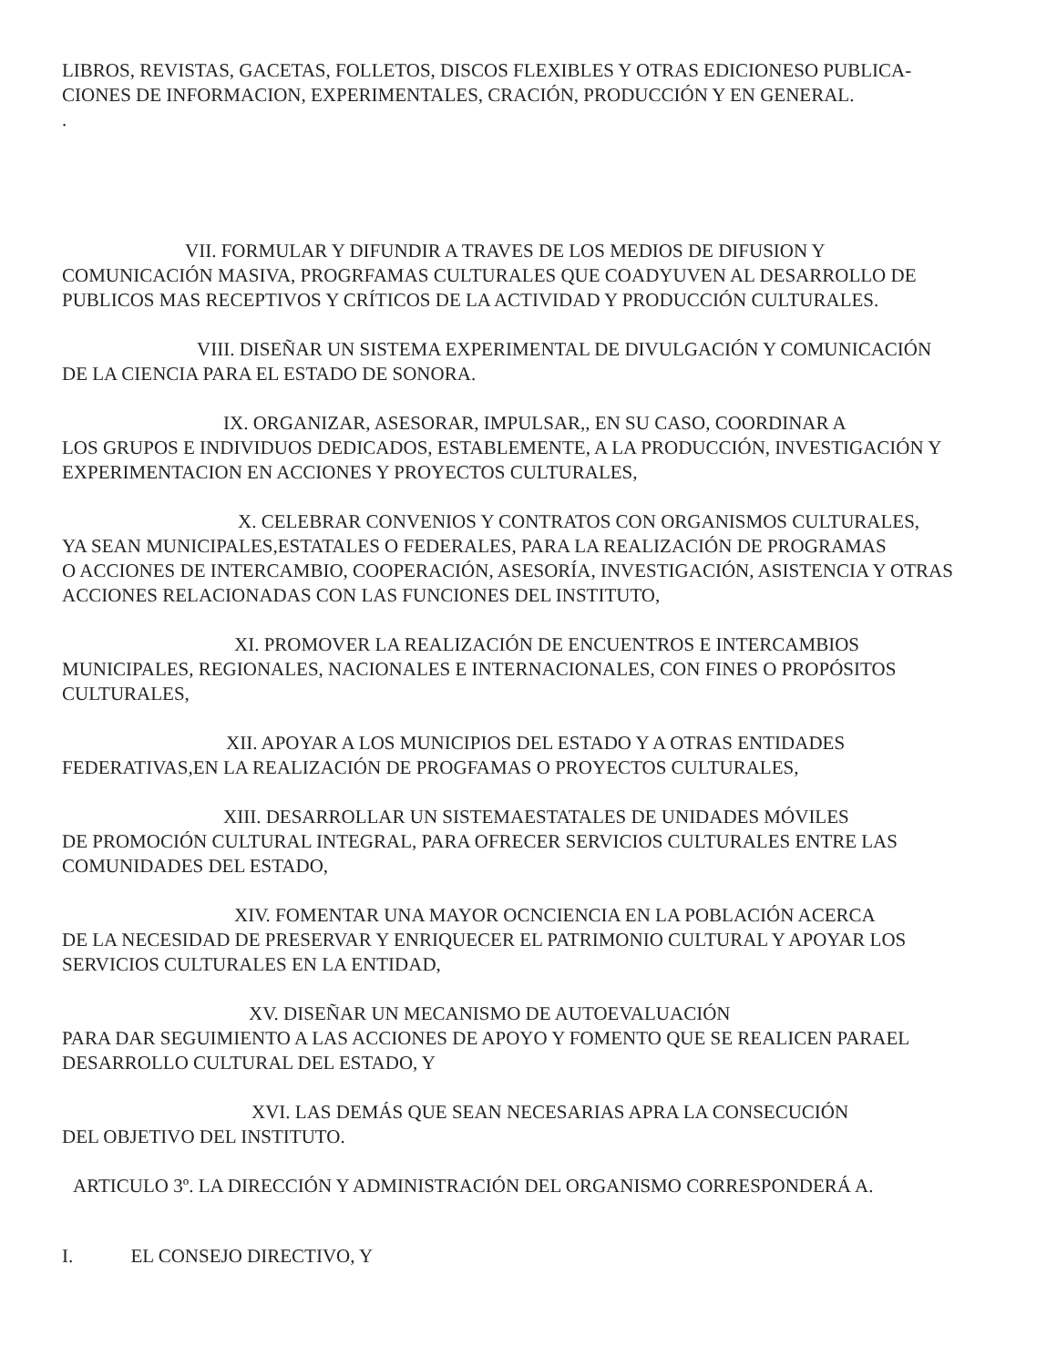LIBROS, REVISTAS, GACETAS, FOLLETOS, DISCOS FLEXIBLES Y OTRAS EDICIONESO PUBLICA-
CIONES DE INFORMACION, EXPERIMENTALES, CRACIÓN, PRODUCCIÓN Y EN GENERAL.
.
VII. FORMULAR Y DIFUNDIR A TRAVES DE LOS MEDIOS DE DIFUSION Y
COMUNICACIÓN MASIVA, PROGRFAMAS CULTURALES QUE COADYUVEN AL DESARROLLO DE PUBLICOS MAS RECEPTIVOS Y CRÍTICOS DE LA ACTIVIDAD Y PRODUCCIÓN CULTURALES.
VIII. DISEÑAR UN SISTEMA EXPERIMENTAL DE DIVULGACIÓN Y COMUNICACIÓN
DE LA CIENCIA PARA EL ESTADO DE SONORA.
IX. ORGANIZAR, ASESORAR, IMPULSAR,, EN SU CASO, COORDINAR A
LOS GRUPOS E INDIVIDUOS DEDICADOS, ESTABLEMENTE, A LA PRODUCCIÓN, INVESTIGACIÓN Y EXPERIMENTACION EN ACCIONES Y PROYECTOS CULTURALES,
X. CELEBRAR CONVENIOS Y CONTRATOS CON ORGANISMOS CULTURALES,
YA SEAN MUNICIPALES,ESTATALES O FEDERALES, PARA LA REALIZACIÓN DE PROGRAMAS
O ACCIONES DE INTERCAMBIO, COOPERACIÓN, ASESORÍA, INVESTIGACIÓN, ASISTENCIA Y OTRAS ACCIONES RELACIONADAS CON LAS FUNCIONES DEL INSTITUTO,
XI. PROMOVER LA REALIZACIÓN DE ENCUENTROS E INTERCAMBIOS
MUNICIPALES, REGIONALES, NACIONALES E INTERNACIONALES, CON FINES O PROPÓSITOS CULTURALES,
XII. APOYAR A LOS MUNICIPIOS DEL ESTADO Y A OTRAS ENTIDADES
FEDERATIVAS,EN LA REALIZACIÓN DE PROGFAMAS O PROYECTOS CULTURALES,
XIII. DESARROLLAR UN SISTEMAESTATALES DE UNIDADES MÓVILES
DE PROMOCIÓN CULTURAL INTEGRAL, PARA OFRECER SERVICIOS CULTURALES ENTRE LAS COMUNIDADES DEL ESTADO,
XIV. FOMENTAR UNA MAYOR OCNCIENCIA EN LA POBLACIÓN ACERCA
DE LA NECESIDAD DE PRESERVAR Y ENRIQUECER EL PATRIMONIO CULTURAL Y APOYAR LOS SERVICIOS CULTURALES EN LA ENTIDAD,
XV. DISEÑAR UN MECANISMO DE AUTOEVALUACIÓN
PARA DAR SEGUIMIENTO A LAS ACCIONES DE APOYO Y FOMENTO QUE SE REALICEN PARAEL DESARROLLO CULTURAL DEL ESTADO, Y
XVI. LAS DEMÁS QUE SEAN NECESARIAS APRA LA CONSECUCIÓN
DEL OBJETIVO DEL INSTITUTO.
ARTICULO 3º. LA DIRECCIÓN Y ADMINISTRACIÓN DEL ORGANISMO CORRESPONDERÁ A.
I. EL CONSEJO DIRECTIVO, Y